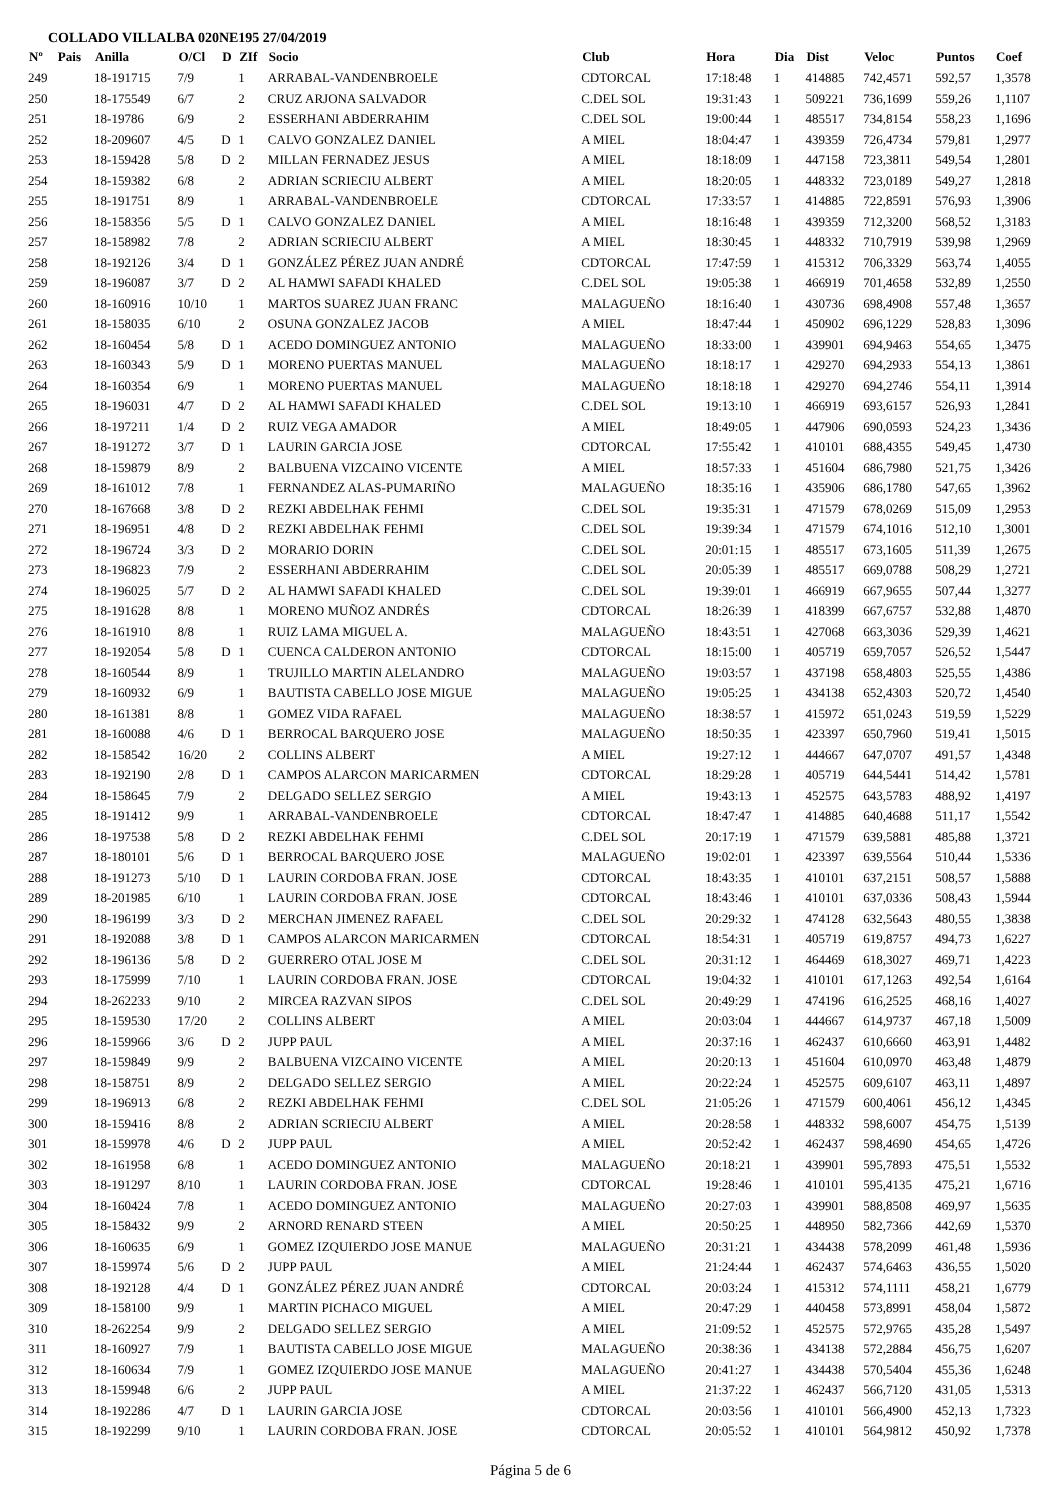COLLADO VILLALBA 020NE195 27/04/2019
| Nº | Pais | Anilla | O/Cl | D | ZIf | Socio | Club | Hora | Dia | Dist | Veloc | Puntos | Coef |
| --- | --- | --- | --- | --- | --- | --- | --- | --- | --- | --- | --- | --- | --- |
| 249 | | 18-191715 | 7/9 | | 1 | ARRABAL-VANDENBROELE | CDTORCAL | 17:18:48 | 1 | 414885 | 742,4571 | 592,57 | 1,3578 |
| 250 | | 18-175549 | 6/7 | | 2 | CRUZ ARJONA SALVADOR | C.DEL SOL | 19:31:43 | 1 | 509221 | 736,1699 | 559,26 | 1,1107 |
| 251 | | 18-19786 | 6/9 | | 2 | ESSERHANI ABDERRAHIM | C.DEL SOL | 19:00:44 | 1 | 485517 | 734,8154 | 558,23 | 1,1696 |
| 252 | | 18-209607 | 4/5 | D | 1 | CALVO GONZALEZ DANIEL | A MIEL | 18:04:47 | 1 | 439359 | 726,4734 | 579,81 | 1,2977 |
| 253 | | 18-159428 | 5/8 | D | 2 | MILLAN FERNADEZ JESUS | A MIEL | 18:18:09 | 1 | 447158 | 723,3811 | 549,54 | 1,2801 |
| 254 | | 18-159382 | 6/8 | | 2 | ADRIAN SCRIECIU ALBERT | A MIEL | 18:20:05 | 1 | 448332 | 723,0189 | 549,27 | 1,2818 |
| 255 | | 18-191751 | 8/9 | | 1 | ARRABAL-VANDENBROELE | CDTORCAL | 17:33:57 | 1 | 414885 | 722,8591 | 576,93 | 1,3906 |
| 256 | | 18-158356 | 5/5 | D | 1 | CALVO GONZALEZ DANIEL | A MIEL | 18:16:48 | 1 | 439359 | 712,3200 | 568,52 | 1,3183 |
| 257 | | 18-158982 | 7/8 | | 2 | ADRIAN SCRIECIU ALBERT | A MIEL | 18:30:45 | 1 | 448332 | 710,7919 | 539,98 | 1,2969 |
| 258 | | 18-192126 | 3/4 | D | 1 | GONZÁLEZ PÉREZ JUAN ANDRÉ | CDTORCAL | 17:47:59 | 1 | 415312 | 706,3329 | 563,74 | 1,4055 |
| 259 | | 18-196087 | 3/7 | D | 2 | AL HAMWI SAFADI KHALED | C.DEL SOL | 19:05:38 | 1 | 466919 | 701,4658 | 532,89 | 1,2550 |
| 260 | | 18-160916 | 10/10 | | 1 | MARTOS SUAREZ JUAN FRANC | MALAGUEÑO | 18:16:40 | 1 | 430736 | 698,4908 | 557,48 | 1,3657 |
| 261 | | 18-158035 | 6/10 | | 2 | OSUNA GONZALEZ JACOB | A MIEL | 18:47:44 | 1 | 450902 | 696,1229 | 528,83 | 1,3096 |
| 262 | | 18-160454 | 5/8 | D | 1 | ACEDO DOMINGUEZ ANTONIO | MALAGUEÑO | 18:33:00 | 1 | 439901 | 694,9463 | 554,65 | 1,3475 |
| 263 | | 18-160343 | 5/9 | D | 1 | MORENO PUERTAS MANUEL | MALAGUEÑO | 18:18:17 | 1 | 429270 | 694,2933 | 554,13 | 1,3861 |
| 264 | | 18-160354 | 6/9 | | 1 | MORENO PUERTAS MANUEL | MALAGUEÑO | 18:18:18 | 1 | 429270 | 694,2746 | 554,11 | 1,3914 |
| 265 | | 18-196031 | 4/7 | D | 2 | AL HAMWI SAFADI KHALED | C.DEL SOL | 19:13:10 | 1 | 466919 | 693,6157 | 526,93 | 1,2841 |
| 266 | | 18-197211 | 1/4 | D | 2 | RUIZ VEGA AMADOR | A MIEL | 18:49:05 | 1 | 447906 | 690,0593 | 524,23 | 1,3436 |
| 267 | | 18-191272 | 3/7 | D | 1 | LAURIN GARCIA JOSE | CDTORCAL | 17:55:42 | 1 | 410101 | 688,4355 | 549,45 | 1,4730 |
| 268 | | 18-159879 | 8/9 | | 2 | BALBUENA VIZCAINO VICENTE | A MIEL | 18:57:33 | 1 | 451604 | 686,7980 | 521,75 | 1,3426 |
| 269 | | 18-161012 | 7/8 | | 1 | FERNANDEZ ALAS-PUMARIÑO | MALAGUEÑO | 18:35:16 | 1 | 435906 | 686,1780 | 547,65 | 1,3962 |
| 270 | | 18-167668 | 3/8 | D | 2 | REZKI ABDELHAK FEHMI | C.DEL SOL | 19:35:31 | 1 | 471579 | 678,0269 | 515,09 | 1,2953 |
| 271 | | 18-196951 | 4/8 | D | 2 | REZKI ABDELHAK FEHMI | C.DEL SOL | 19:39:34 | 1 | 471579 | 674,1016 | 512,10 | 1,3001 |
| 272 | | 18-196724 | 3/3 | D | 2 | MORARIO DORIN | C.DEL SOL | 20:01:15 | 1 | 485517 | 673,1605 | 511,39 | 1,2675 |
| 273 | | 18-196823 | 7/9 | | 2 | ESSERHANI ABDERRAHIM | C.DEL SOL | 20:05:39 | 1 | 485517 | 669,0788 | 508,29 | 1,2721 |
| 274 | | 18-196025 | 5/7 | D | 2 | AL HAMWI SAFADI KHALED | C.DEL SOL | 19:39:01 | 1 | 466919 | 667,9655 | 507,44 | 1,3277 |
| 275 | | 18-191628 | 8/8 | | 1 | MORENO MUÑOZ ANDRÉS | CDTORCAL | 18:26:39 | 1 | 418399 | 667,6757 | 532,88 | 1,4870 |
| 276 | | 18-161910 | 8/8 | | 1 | RUIZ LAMA MIGUEL A. | MALAGUEÑO | 18:43:51 | 1 | 427068 | 663,3036 | 529,39 | 1,4621 |
| 277 | | 18-192054 | 5/8 | D | 1 | CUENCA CALDERON ANTONIO | CDTORCAL | 18:15:00 | 1 | 405719 | 659,7057 | 526,52 | 1,5447 |
| 278 | | 18-160544 | 8/9 | | 1 | TRUJILLO MARTIN ALELANDRO | MALAGUEÑO | 19:03:57 | 1 | 437198 | 658,4803 | 525,55 | 1,4386 |
| 279 | | 18-160932 | 6/9 | | 1 | BAUTISTA CABELLO JOSE MIGUE | MALAGUEÑO | 19:05:25 | 1 | 434138 | 652,4303 | 520,72 | 1,4540 |
| 280 | | 18-161381 | 8/8 | | 1 | GOMEZ VIDA RAFAEL | MALAGUEÑO | 18:38:57 | 1 | 415972 | 651,0243 | 519,59 | 1,5229 |
| 281 | | 18-160088 | 4/6 | D | 1 | BERROCAL BARQUERO JOSE | MALAGUEÑO | 18:50:35 | 1 | 423397 | 650,7960 | 519,41 | 1,5015 |
| 282 | | 18-158542 | 16/20 | | 2 | COLLINS ALBERT | A MIEL | 19:27:12 | 1 | 444667 | 647,0707 | 491,57 | 1,4348 |
| 283 | | 18-192190 | 2/8 | D | 1 | CAMPOS ALARCON MARICARMEN | CDTORCAL | 18:29:28 | 1 | 405719 | 644,5441 | 514,42 | 1,5781 |
| 284 | | 18-158645 | 7/9 | | 2 | DELGADO SELLEZ SERGIO | A MIEL | 19:43:13 | 1 | 452575 | 643,5783 | 488,92 | 1,4197 |
| 285 | | 18-191412 | 9/9 | | 1 | ARRABAL-VANDENBROELE | CDTORCAL | 18:47:47 | 1 | 414885 | 640,4688 | 511,17 | 1,5542 |
| 286 | | 18-197538 | 5/8 | D | 2 | REZKI ABDELHAK FEHMI | C.DEL SOL | 20:17:19 | 1 | 471579 | 639,5881 | 485,88 | 1,3721 |
| 287 | | 18-180101 | 5/6 | D | 1 | BERROCAL BARQUERO JOSE | MALAGUEÑO | 19:02:01 | 1 | 423397 | 639,5564 | 510,44 | 1,5336 |
| 288 | | 18-191273 | 5/10 | D | 1 | LAURIN CORDOBA FRAN. JOSE | CDTORCAL | 18:43:35 | 1 | 410101 | 637,2151 | 508,57 | 1,5888 |
| 289 | | 18-201985 | 6/10 | | 1 | LAURIN CORDOBA FRAN. JOSE | CDTORCAL | 18:43:46 | 1 | 410101 | 637,0336 | 508,43 | 1,5944 |
| 290 | | 18-196199 | 3/3 | D | 2 | MERCHAN JIMENEZ RAFAEL | C.DEL SOL | 20:29:32 | 1 | 474128 | 632,5643 | 480,55 | 1,3838 |
| 291 | | 18-192088 | 3/8 | D | 1 | CAMPOS ALARCON MARICARMEN | CDTORCAL | 18:54:31 | 1 | 405719 | 619,8757 | 494,73 | 1,6227 |
| 292 | | 18-196136 | 5/8 | D | 2 | GUERRERO OTAL JOSE M | C.DEL SOL | 20:31:12 | 1 | 464469 | 618,3027 | 469,71 | 1,4223 |
| 293 | | 18-175999 | 7/10 | | 1 | LAURIN CORDOBA FRAN. JOSE | CDTORCAL | 19:04:32 | 1 | 410101 | 617,1263 | 492,54 | 1,6164 |
| 294 | | 18-262233 | 9/10 | | 2 | MIRCEA RAZVAN SIPOS | C.DEL SOL | 20:49:29 | 1 | 474196 | 616,2525 | 468,16 | 1,4027 |
| 295 | | 18-159530 | 17/20 | | 2 | COLLINS ALBERT | A MIEL | 20:03:04 | 1 | 444667 | 614,9737 | 467,18 | 1,5009 |
| 296 | | 18-159966 | 3/6 | D | 2 | JUPP PAUL | A MIEL | 20:37:16 | 1 | 462437 | 610,6660 | 463,91 | 1,4482 |
| 297 | | 18-159849 | 9/9 | | 2 | BALBUENA VIZCAINO VICENTE | A MIEL | 20:20:13 | 1 | 451604 | 610,0970 | 463,48 | 1,4879 |
| 298 | | 18-158751 | 8/9 | | 2 | DELGADO SELLEZ SERGIO | A MIEL | 20:22:24 | 1 | 452575 | 609,6107 | 463,11 | 1,4897 |
| 299 | | 18-196913 | 6/8 | | 2 | REZKI ABDELHAK FEHMI | C.DEL SOL | 21:05:26 | 1 | 471579 | 600,4061 | 456,12 | 1,4345 |
| 300 | | 18-159416 | 8/8 | | 2 | ADRIAN SCRIECIU ALBERT | A MIEL | 20:28:58 | 1 | 448332 | 598,6007 | 454,75 | 1,5139 |
| 301 | | 18-159978 | 4/6 | D | 2 | JUPP PAUL | A MIEL | 20:52:42 | 1 | 462437 | 598,4690 | 454,65 | 1,4726 |
| 302 | | 18-161958 | 6/8 | | 1 | ACEDO DOMINGUEZ ANTONIO | MALAGUEÑO | 20:18:21 | 1 | 439901 | 595,7893 | 475,51 | 1,5532 |
| 303 | | 18-191297 | 8/10 | | 1 | LAURIN CORDOBA FRAN. JOSE | CDTORCAL | 19:28:46 | 1 | 410101 | 595,4135 | 475,21 | 1,6716 |
| 304 | | 18-160424 | 7/8 | | 1 | ACEDO DOMINGUEZ ANTONIO | MALAGUEÑO | 20:27:03 | 1 | 439901 | 588,8508 | 469,97 | 1,5635 |
| 305 | | 18-158432 | 9/9 | | 2 | ARNORD RENARD STEEN | A MIEL | 20:50:25 | 1 | 448950 | 582,7366 | 442,69 | 1,5370 |
| 306 | | 18-160635 | 6/9 | | 1 | GOMEZ IZQUIERDO JOSE MANUE | MALAGUEÑO | 20:31:21 | 1 | 434438 | 578,2099 | 461,48 | 1,5936 |
| 307 | | 18-159974 | 5/6 | D | 2 | JUPP PAUL | A MIEL | 21:24:44 | 1 | 462437 | 574,6463 | 436,55 | 1,5020 |
| 308 | | 18-192128 | 4/4 | D | 1 | GONZÁLEZ PÉREZ JUAN ANDRÉ | CDTORCAL | 20:03:24 | 1 | 415312 | 574,1111 | 458,21 | 1,6779 |
| 309 | | 18-158100 | 9/9 | | 1 | MARTIN PICHACO MIGUEL | A MIEL | 20:47:29 | 1 | 440458 | 573,8991 | 458,04 | 1,5872 |
| 310 | | 18-262254 | 9/9 | | 2 | DELGADO SELLEZ SERGIO | A MIEL | 21:09:52 | 1 | 452575 | 572,9765 | 435,28 | 1,5497 |
| 311 | | 18-160927 | 7/9 | | 1 | BAUTISTA CABELLO JOSE MIGUE | MALAGUEÑO | 20:38:36 | 1 | 434138 | 572,2884 | 456,75 | 1,6207 |
| 312 | | 18-160634 | 7/9 | | 1 | GOMEZ IZQUIERDO JOSE MANUE | MALAGUEÑO | 20:41:27 | 1 | 434438 | 570,5404 | 455,36 | 1,6248 |
| 313 | | 18-159948 | 6/6 | | 2 | JUPP PAUL | A MIEL | 21:37:22 | 1 | 462437 | 566,7120 | 431,05 | 1,5313 |
| 314 | | 18-192286 | 4/7 | D | 1 | LAURIN GARCIA JOSE | CDTORCAL | 20:03:56 | 1 | 410101 | 566,4900 | 452,13 | 1,7323 |
| 315 | | 18-192299 | 9/10 | | 1 | LAURIN CORDOBA FRAN. JOSE | CDTORCAL | 20:05:52 | 1 | 410101 | 564,9812 | 450,92 | 1,7378 |
Página 5 de 6